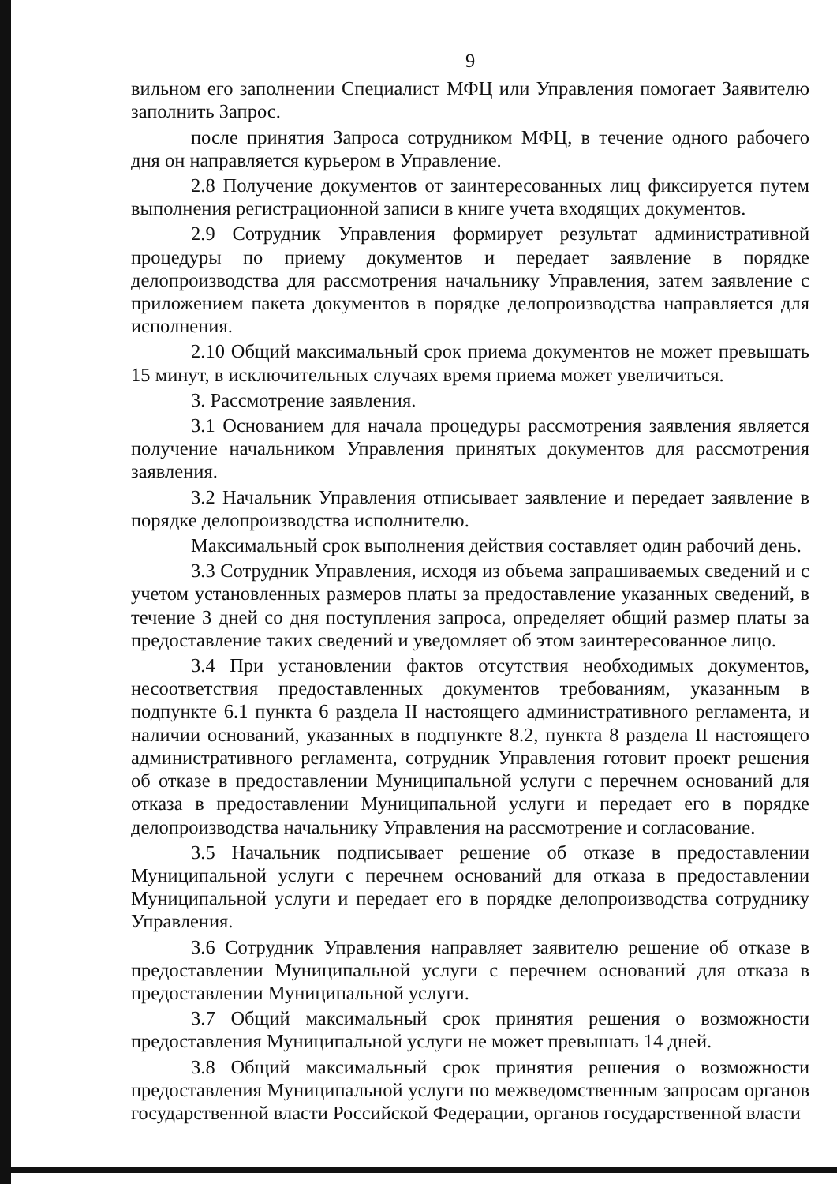9
вильном его заполнении Специалист МФЦ или Управления помогает Заявителю заполнить Запрос.
после принятия Запроса сотрудником МФЦ, в течение одного рабочего дня он направляется курьером в Управление.
2.8 Получение документов от заинтересованных лиц фиксируется путем выполнения регистрационной записи в книге учета входящих документов.
2.9 Сотрудник Управления формирует результат административной процедуры по приему документов и передает заявление в порядке делопроизводства для рассмотрения начальнику Управления, затем заявление с приложением пакета документов в порядке делопроизводства направляется для исполнения.
2.10 Общий максимальный срок приема документов не может превышать 15 минут, в исключительных случаях время приема может увеличиться.
3. Рассмотрение заявления.
3.1 Основанием для начала процедуры рассмотрения заявления является получение начальником Управления принятых документов для рассмотрения заявления.
3.2 Начальник Управления отписывает заявление и передает заявление в порядке делопроизводства исполнителю.
Максимальный срок выполнения действия составляет один рабочий день.
3.3 Сотрудник Управления, исходя из объема запрашиваемых сведений и с учетом установленных размеров платы за предоставление указанных сведений, в течение 3 дней со дня поступления запроса, определяет общий размер платы за предоставление таких сведений и уведомляет об этом заинтересованное лицо.
3.4 При установлении фактов отсутствия необходимых документов, несоответствия предоставленных документов требованиям, указанным в подпункте 6.1 пункта 6 раздела II настоящего административного регламента, и наличии оснований, указанных в подпункте 8.2, пункта 8 раздела II настоящего административного регламента, сотрудник Управления готовит проект решения об отказе в предоставлении Муниципальной услуги с перечнем оснований для отказа в предоставлении Муниципальной услуги и передает его в порядке делопроизводства начальнику Управления на рассмотрение и согласование.
3.5 Начальник подписывает решение об отказе в предоставлении Муниципальной услуги с перечнем оснований для отказа в предоставлении Муниципальной услуги и передает его в порядке делопроизводства сотруднику Управления.
3.6 Сотрудник Управления направляет заявителю решение об отказе в предоставлении Муниципальной услуги с перечнем оснований для отказа в предоставлении Муниципальной услуги.
3.7 Общий максимальный срок принятия решения о возможности предоставления Муниципальной услуги не может превышать 14 дней.
3.8 Общий максимальный срок принятия решения о возможности предоставления Муниципальной услуги по межведомственным запросам органов государственной власти Российской Федерации, органов государственной власти